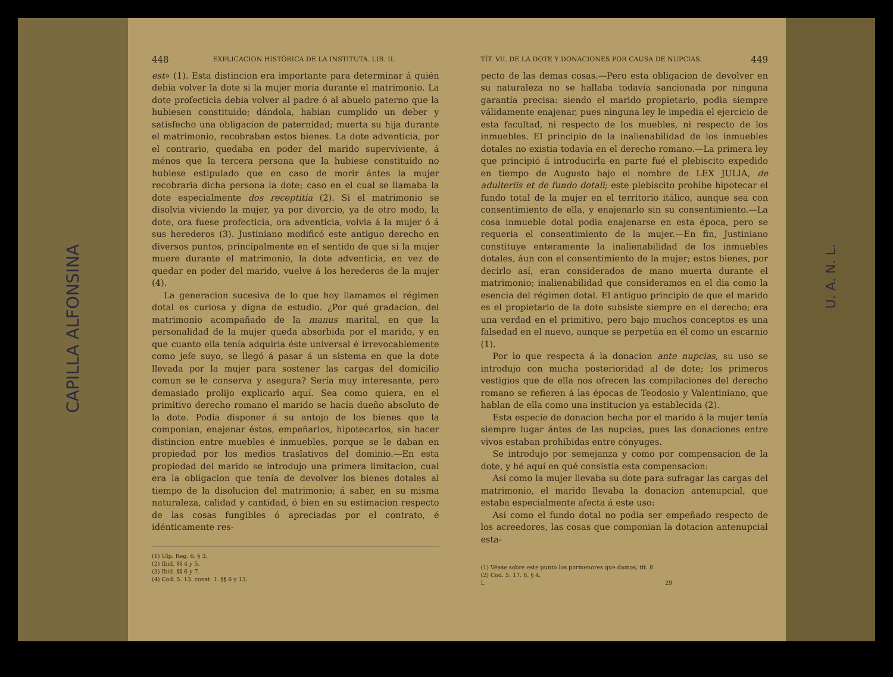CAPILLA ALFONSINA
448 EXPLICACION HISTÓRICA DE LA INSTITUTA. LIB. II.
est» (1). Esta distincion era importante para determinar á quién debia volver la dote si la mujer moria durante el matrimonio. La dote profecticia debia volver al padre ó al abuelo paterno que la hubiesen constituido; dándola, habian cumplido un deber y satisfecho una obligacion de paternidad; muerta su hija durante el matrimonio, recobraban estos bienes. La dote adventicia, por el contrario, quedaba en poder del marido superviviente, á ménos que la tercera persona que la hubiese constituido no hubiese estipulado que en caso de morir ántes la mujer recobraria dicha persona la dote; caso en el cual se llamaba la dote especialmente dos receptitia (2). Si el matrimonio se disolvia viviendo la mujer, ya por divorcio, ya de otro modo, la dote, ora fuese profecticia, ora adventicia, volvia á la mujer ó á sus herederos (3). Justiniano modificó este antiguo derecho en diversos puntos, principalmente en el sentido de que si la mujer muere durante el matrimonio, la dote adventicia, en vez de quedar en poder del marido, vuelve á los herederos de la mujer (4).
La generacion sucesiva de lo que hoy llamamos el régimen dotal es curiosa y digna de estudio. ¿Por qué gradacion, del matrimonio acompañado de la manus marital, en que la personalidad de la mujer queda absorbida por el marido, y en que cuanto ella tenía adquiria éste universal é irrevocablemente como jefe suyo, se llegó á pasar á un sistema en que la dote llevada por la mujer para sostener las cargas del domicilio comun se le conserva y asegura? Sería muy interesante, pero demasiado prolijo explicarlo aquí. Sea como quiera, en el primitivo derecho romano el marido se hacía dueño absoluto de la dote. Podia disponer á su antojo de los bienes que la componian, enajenar éstos, empeñarlos, hipotecarlos, sin hacer distincion entre muebles é inmuebles, porque se le daban en propiedad por los medios traslativos del dominio.—En esta propiedad del marido se introdujo una primera limitacion, cual era la obligacion que tenía de devolver los bienes dotales al tiempo de la disolucion del matrimonio; á saber, en su misma naturaleza, calidad y cantidad, ó bien en su estimacion respecto de las cosas fungibles ó apreciadas por el contrato, é idénticamente res-
(1) Ulp. Reg. 6. § 3.
(2) Ibid. §§ 4 y 5.
(3) Ibid. §§ 6 y 7.
(4) Cod. 5. 13. const. 1. §§ 6 y 13.
TÍT. VII. DE LA DOTE Y DONACIONES POR CAUSA DE NUPCIAS. 449
pecto de las demas cosas.—Pero esta obligacion de devolver en su naturaleza no se hallaba todavía sancionada por ninguna garantía precisa: siendo el marido propietario, podia siempre válidamente enajenar, pues ninguna ley le impedia el ejercicio de esta facultad, ni respecto de los muebles, ni respecto de los inmuebles. El principio de la inalienabilidad de los inmuebles dotales no existia todavía en el derecho romano.—La primera ley que principió á introducirla en parte fué el plebiscito expedido en tiempo de Augusto bajo el nombre de LEX JULIA, de adulteriis et de fundo dotali; este plebiscito prohibe hipotecar el fundo total de la mujer en el territorio itálico, aunque sea con consentimiento de ella, y enajenarlo sin su consentimiento.—La cosa inmueble dotal podia enajenarse en esta época, pero se requeria el consentimiento de la mujer.—En fin, Justiniano constituye enteramente la inalienabilidad de los inmuebles dotales, áun con el consentimiento de la mujer; estos bienes, por decirlo así, eran considerados de mano muerta durante el matrimonio; inalienabilidad que consideramos en el dia como la esencia del régimen dotal. El antiguo principio de que el marido es el propietario de la dote subsiste siempre en el derecho; era una verdad en el primitivo, pero bajo muchos conceptos es una falsedad en el nuevo, aunque se perpetúa en él como un escarnio (1).
Por lo que respecta á la donacion ante nupcias, su uso se introdujo con mucha posterioridad al de dote; los primeros vestigios que de ella nos ofrecen las compilaciones del derecho romano se refieren á las épocas de Teodosio y Valentiniano, que hablan de ella como una institucion ya establecida (2).
Esta especie de donacion hecha por el marido á la mujer tenía siempre lugar ántes de las nupcias, pues las donaciones entre vivos estaban prohibidas entre cónyuges.
Se introdujo por semejanza y como por compensacion de la dote, y hé aquí en qué consistia esta compensacion:
Así como la mujer llevaba su dote para sufragar las cargas del matrimonio, el marido llevaba la donacion antenupcial, que estaba especialmente afecta á este uso:
Así como el fundo dotal no podia ser empeñado respecto de los acreedores, las cosas que componian la dotacion antenupcial esta-
(1) Véase sobre este punto los pormenores que damos, tít. 8.
(2) Cod. 5. 17. 8. § 4.
I. 29
U. A. N. L.